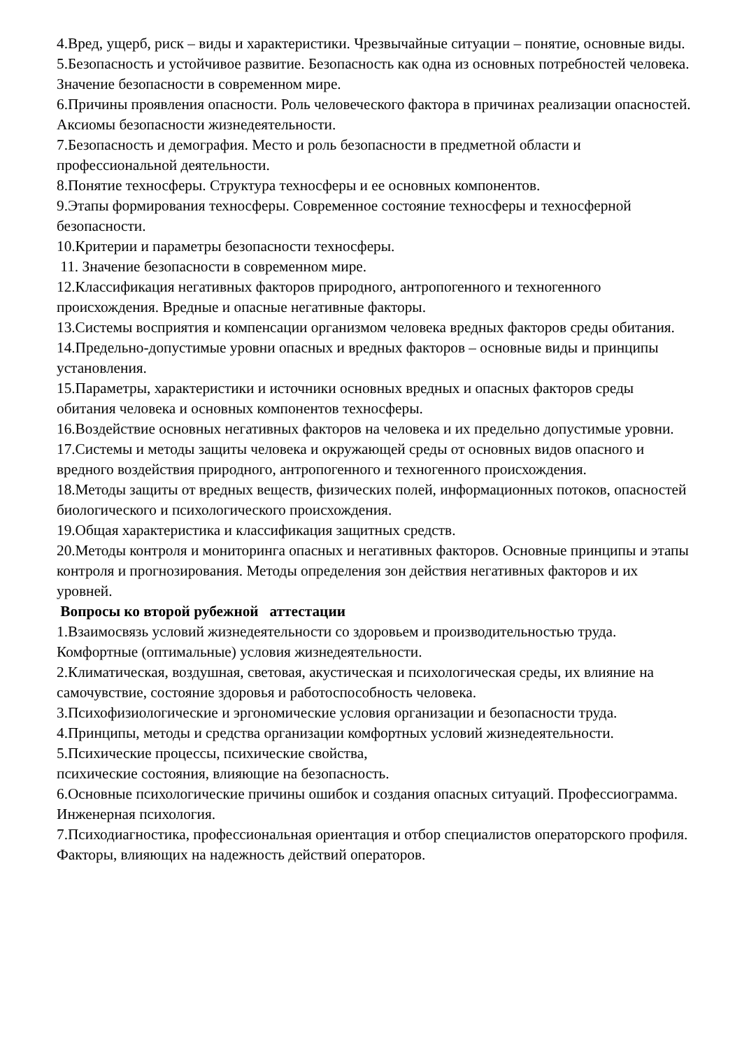4.Вред, ущерб, риск – виды и характеристики. Чрезвычайные ситуации – понятие, основные виды.
5.Безопасность и устойчивое развитие. Безопасность как одна из основных потребностей человека. Значение безопасности в современном мире.
6.Причины проявления опасности. Роль человеческого фактора в причинах реализации опасностей. Аксиомы безопасности жизнедеятельности.
7.Безопасность и демография. Место и роль безопасности в предметной области и профессиональной деятельности.
8.Понятие техносферы. Структура техносферы и ее основных компонентов.
9.Этапы формирования техносферы. Современное состояние техносферы и техносферной безопасности.
10.Критерии и параметры безопасности техносферы.
11. Значение безопасности в современном мире.
12.Классификация негативных факторов природного, антропогенного и техногенного происхождения. Вредные и опасные негативные факторы.
13.Системы восприятия и компенсации организмом человека вредных факторов среды обитания.
14.Предельно-допустимые уровни опасных и вредных факторов – основные виды и принципы установления.
15.Параметры, характеристики и источники основных вредных и опасных факторов среды обитания человека и основных компонентов техносферы.
16.Воздействие основных негативных факторов на человека и их предельно допустимые уровни.
17.Системы и методы защиты человека и окружающей среды от основных видов опасного и вредного воздействия природного, антропогенного и техногенного происхождения.
18.Методы защиты от вредных веществ, физических полей, информационных потоков, опасностей биологического и психологического происхождения.
19.Общая характеристика и классификация защитных средств.
20.Методы контроля и мониторинга опасных и негативных факторов. Основные принципы и этапы контроля и прогнозирования. Методы определения зон действия негативных факторов и их уровней.
Вопросы ко второй рубежной аттестации
1.Взаимосвязь условий жизнедеятельности со здоровьем и производительностью труда. Комфортные (оптимальные) условия жизнедеятельности.
2.Климатическая, воздушная, световая, акустическая и психологическая среды, их влияние на самочувствие, состояние здоровья и работоспособность человека.
3.Психофизиологические и эргономические условия организации и безопасности труда.
4.Принципы, методы и средства организации комфортных условий жизнедеятельности.
5.Психические процессы, психические свойства,
психические состояния, влияющие на безопасность.
6.Основные психологические причины ошибок и создания опасных ситуаций. Профессиограмма. Инженерная психология.
7.Психодиагностика, профессиональная ориентация и отбор специалистов операторского профиля. Факторы, влияющих на надежность действий операторов.